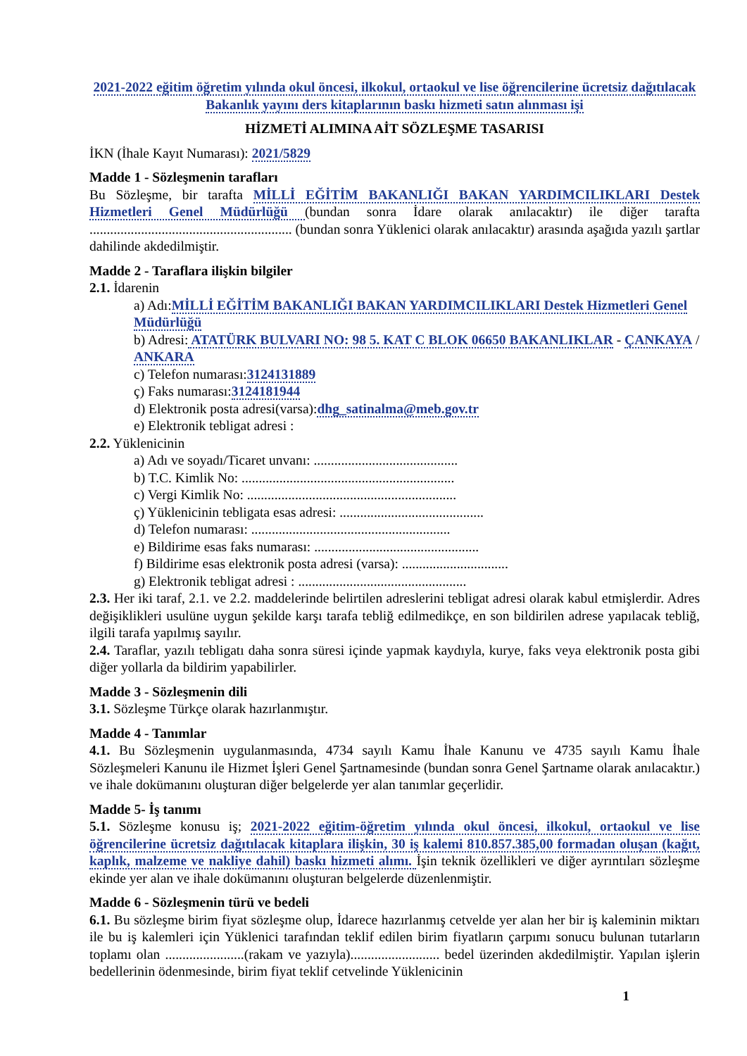2021-2022 eğitim öğretim yılında okul öncesi, ilkokul, ortaokul ve lise öğrencilerine ücretsiz dağıtılacak Bakanlık yayını ders kitaplarının baskı hizmeti satın alınması işi
HİZMETİ ALIMINA AİT SÖZLEŞME TASARISI
İKN (İhale Kayıt Numarası): 2021/5829
Madde 1 - Sözleşmenin tarafları
Bu Sözleşme, bir tarafta MİLLİ EĞİTİM BAKANLIĞI BAKAN YARDIMCILIKLARI Destek Hizmetleri Genel Müdürlüğü (bundan sonra İdare olarak anılacaktır) ile diğer tarafta ........................................................... (bundan sonra Yüklenici olarak anılacaktır) arasında aşağıda yazılı şartlar dahilinde akdedilmiştir.
Madde 2 - Taraflara ilişkin bilgiler
2.1. İdarenin
a) Adı:MİLLİ EĞİTİM BAKANLIĞI BAKAN YARDIMCILIKLARI Destek Hizmetleri Genel Müdürlüğü
b) Adresi: ATATÜRK BULVARI NO: 98 5. KAT C BLOK 06650 BAKANLIKLAR - ÇANKAYA / ANKARA
c) Telefon numarası:3124131889
ç) Faks numarası:3124181944
d) Elektronik posta adresi(varsa):dhg_satinalma@meb.gov.tr
e) Elektronik tebligat adresi :
2.2. Yüklenicinin
a) Adı ve soyadı/Ticaret unvanı: ..........................................
b) T.C. Kimlik No: ..............................................................
c) Vergi Kimlik No: .............................................................
ç) Yüklenicinin tebligata esas adresi: ..........................................
d) Telefon numarası: ..........................................................
e) Bildirime esas faks numarası: ................................................
f) Bildirime esas elektronik posta adresi (varsa): ...............................
g) Elektronik tebligat adresi : .................................................
2.3. Her iki taraf, 2.1. ve 2.2. maddelerinde belirtilen adreslerini tebligat adresi olarak kabul etmişlerdir. Adres değişiklikleri usulüne uygun şekilde karşı tarafa tebliğ edilmedikçe, en son bildirilen adrese yapılacak tebliğ, ilgili tarafa yapılmış sayılır.
2.4. Taraflar, yazılı tebligatı daha sonra süresi içinde yapmak kaydıyla, kurye, faks veya elektronik posta gibi diğer yollarla da bildirim yapabilirler.
Madde 3 - Sözleşmenin dili
3.1. Sözleşme Türkçe olarak hazırlanmıştır.
Madde 4 - Tanımlar
4.1. Bu Sözleşmenin uygulanmasında, 4734 sayılı Kamu İhale Kanunu ve 4735 sayılı Kamu İhale Sözleşmeleri Kanunu ile Hizmet İşleri Genel Şartnamesinde (bundan sonra Genel Şartname olarak anılacaktır.) ve ihale dokümanını oluşturan diğer belgelerde yer alan tanımlar geçerlidir.
Madde 5- İş tanımı
5.1. Sözleşme konusu iş; 2021-2022 eğitim-öğretim yılında okul öncesi, ilkokul, ortaokul ve lise öğrencilerine ücretsiz dağıtılacak kitaplara ilişkin, 30 iş kalemi 810.857.385,00 formadan oluşan (kağıt, kaplık, malzeme ve nakliye dahil) baskı hizmeti alımı. İşin teknik özellikleri ve diğer ayrıntıları sözleşme ekinde yer alan ve ihale dokümanını oluşturan belgelerde düzenlenmiştir.
Madde 6 - Sözleşmenin türü ve bedeli
6.1. Bu sözleşme birim fiyat sözleşme olup, İdarece hazırlanmış cetvelde yer alan her bir iş kaleminin miktarı ile bu iş kalemleri için Yüklenici tarafından teklif edilen birim fiyatların çarpımı sonucu bulunan tutarların toplamı olan .......................(rakam ve yazıyla).......................... bedel üzerinden akdedilmiştir. Yapılan işlerin bedellerinin ödenmesinde, birim fiyat teklif cetvelinde Yüklenicinin
1